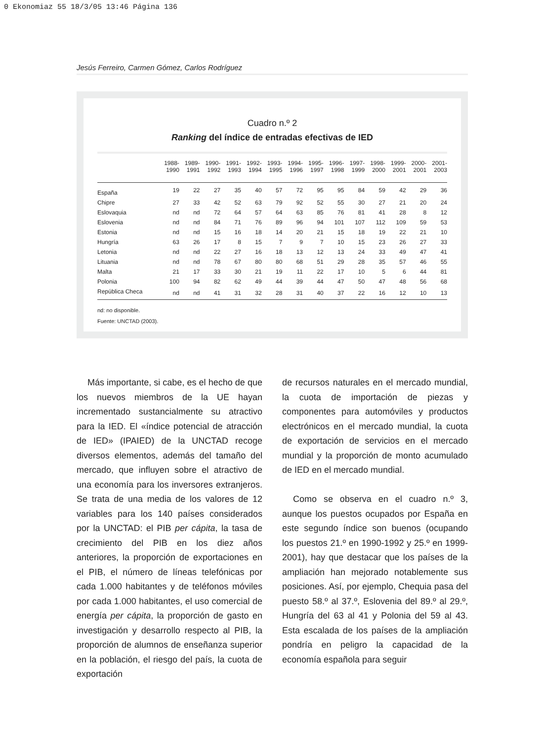0 Ekonomiaz 55 18/3/05 13:46 Página 136
Jesús Ferreiro, Carmen Gómez, Carlos Rodríguez
Cuadro n.º 2
Ranking del índice de entradas efectivas de IED
| | 1988- 1990 | 1989- 1991 | 1990- 1992 | 1991- 1993 | 1992- 1994 | 1993- 1995 | 1994- 1996 | 1995- 1997 | 1996- 1998 | 1997- 1999 | 1998- 2000 | 1999- 2001 | 2000- 2001 | 2001- 2003 |
| --- | --- | --- | --- | --- | --- | --- | --- | --- | --- | --- | --- | --- | --- | --- |
| España | 19 | 22 | 27 | 35 | 40 | 57 | 72 | 95 | 95 | 84 | 59 | 42 | 29 | 36 |
| Chipre | 27 | 33 | 42 | 52 | 63 | 79 | 92 | 52 | 55 | 30 | 27 | 21 | 20 | 24 |
| Eslovaquia | nd | nd | 72 | 64 | 57 | 64 | 63 | 85 | 76 | 81 | 41 | 28 | 8 | 12 |
| Eslovenia | nd | nd | 84 | 71 | 76 | 89 | 96 | 94 | 101 | 107 | 112 | 109 | 59 | 53 |
| Estonia | nd | nd | 15 | 16 | 18 | 14 | 20 | 21 | 15 | 18 | 19 | 22 | 21 | 10 |
| Hungría | 63 | 26 | 17 | 8 | 15 | 7 | 9 | 7 | 10 | 15 | 23 | 26 | 27 | 33 |
| Letonia | nd | nd | 22 | 27 | 16 | 18 | 13 | 12 | 13 | 24 | 33 | 49 | 47 | 41 |
| Lituania | nd | nd | 78 | 67 | 80 | 80 | 68 | 51 | 29 | 28 | 35 | 57 | 46 | 55 |
| Malta | 21 | 17 | 33 | 30 | 21 | 19 | 11 | 22 | 17 | 10 | 5 | 6 | 44 | 81 |
| Polonia | 100 | 94 | 82 | 62 | 49 | 44 | 39 | 44 | 47 | 50 | 47 | 48 | 56 | 68 |
| República Checa | nd | nd | 41 | 31 | 32 | 28 | 31 | 40 | 37 | 22 | 16 | 12 | 10 | 13 |
nd: no disponible.
Fuente: UNCTAD (2003).
Más importante, si cabe, es el hecho de que los nuevos miembros de la UE hayan incrementado sustancialmente su atractivo para la IED. El «índice potencial de atracción de IED» (IPAIED) de la UNCTAD recoge diversos elementos, además del tamaño del mercado, que influyen sobre el atractivo de una economía para los inversores extranjeros. Se trata de una media de los valores de 12 variables para los 140 países considerados por la UNCTAD: el PIB per cápita, la tasa de crecimiento del PIB en los diez años anteriores, la proporción de exportaciones en el PIB, el número de líneas telefónicas por cada 1.000 habitantes y de teléfonos móviles por cada 1.000 habitantes, el uso comercial de energía per cápita, la proporción de gasto en investigación y desarrollo respecto al PIB, la proporción de alumnos de enseñanza superior en la población, el riesgo del país, la cuota de exportación
de recursos naturales en el mercado mundial, la cuota de importación de piezas y componentes para automóviles y productos electrónicos en el mercado mundial, la cuota de exportación de servicios en el mercado mundial y la proporción de monto acumulado de IED en el mercado mundial.
Como se observa en el cuadro n.º 3, aunque los puestos ocupados por España en este segundo índice son buenos (ocupando los puestos 21.º en 1990-1992 y 25.º en 1999-2001), hay que destacar que los países de la ampliación han mejorado notablemente sus posiciones. Así, por ejemplo, Chequia pasa del puesto 58.º al 37.º, Eslovenia del 89.º al 29.º, Hungría del 63 al 41 y Polonia del 59 al 43. Esta escalada de los países de la ampliación pondría en peligro la capacidad de la economía española para seguir